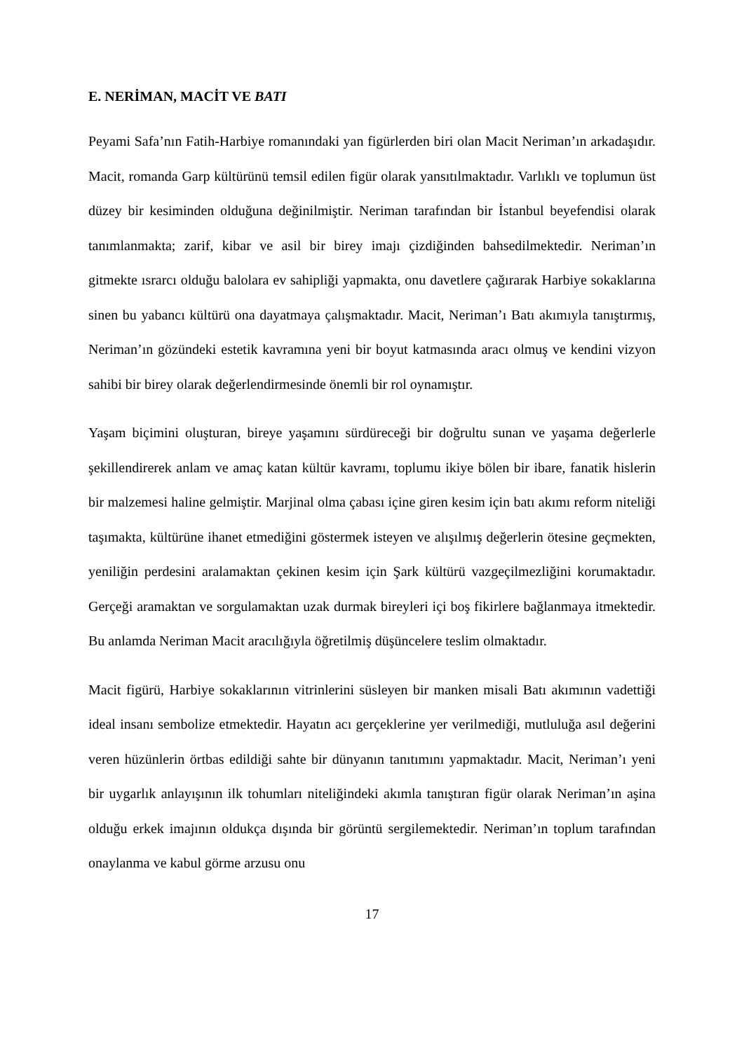E. NERİMAN, MACİT VE BATI
Peyami Safa’nın Fatih-Harbiye romanındaki yan figürlerden biri olan Macit Neriman’ın arkadaşıdır. Macit, romanda Garp kültürünü temsil edilen figür olarak yansıtılmaktadır. Varlıklı ve toplumun üst düzey bir kesiminden olduğuna değinilmiştir. Neriman tarafından bir İstanbul beyefendisi olarak tanımlanmakta; zarif, kibar ve asil bir birey imajı çizdiğinden bahsedilmektedir. Neriman’ın gitmekte ısrarcı olduğu balolara ev sahipliği yapmakta, onu davetlere çağırarak Harbiye sokaklarına sinen bu yabancı kültürü ona dayatmaya çalışmaktadır. Macit, Neriman’ı Batı akımıyla tanıştırmış, Neriman’ın gözündeki estetik kavramına yeni bir boyut katmasında aracı olmuş ve kendini vizyon sahibi bir birey olarak değerlendirmesinde önemli bir rol oynamıştır.
Yaşam biçimini oluşturan, bireye yaşamını sürdüreceği bir doğrultu sunan ve yaşama değerlerle şekillendirerek anlam ve amaç katan kültür kavramı, toplumu ikiye bölen bir ibare, fanatik hislerin bir malzemesi haline gelmiştir. Marjinal olma çabası içine giren kesim için batı akımı reform niteliği taşımakta, kültürüne ihanet etmediğini göstermek isteyen ve alışılmış değerlerin ötesine geçmekten, yeniliğin perdesini aralamaktan çekinen kesim için Şark kültürü vazgeçilmezliğini korumaktadır. Gerçeği aramaktan ve sorgulamaktan uzak durmak bireyleri içi boş fikirlere bağlanmaya itmektedir. Bu anlamda Neriman Macit aracılığıyla öğretilmiş düşüncelere teslim olmaktadır.
Macit figürü, Harbiye sokaklarının vitrinlerini süsleyen bir manken misali Batı akımının vadettiği ideal insanı sembolize etmektedir. Hayatın acı gerçeklerine yer verilmediği, mutluluğa asıl değerini veren hüzünlerin örtbas edildiği sahte bir dünyanın tanıtımını yapmaktadır. Macit, Neriman’ı yeni bir uygarlık anlayışının ilk tohumları niteliğindeki akımla tanıştıran figür olarak Neriman’ın aşina olduğu erkek imajının oldukça dışında bir görüntü sergilemektedir. Neriman’ın toplum tarafından onaylanma ve kabul görme arzusu onu
17